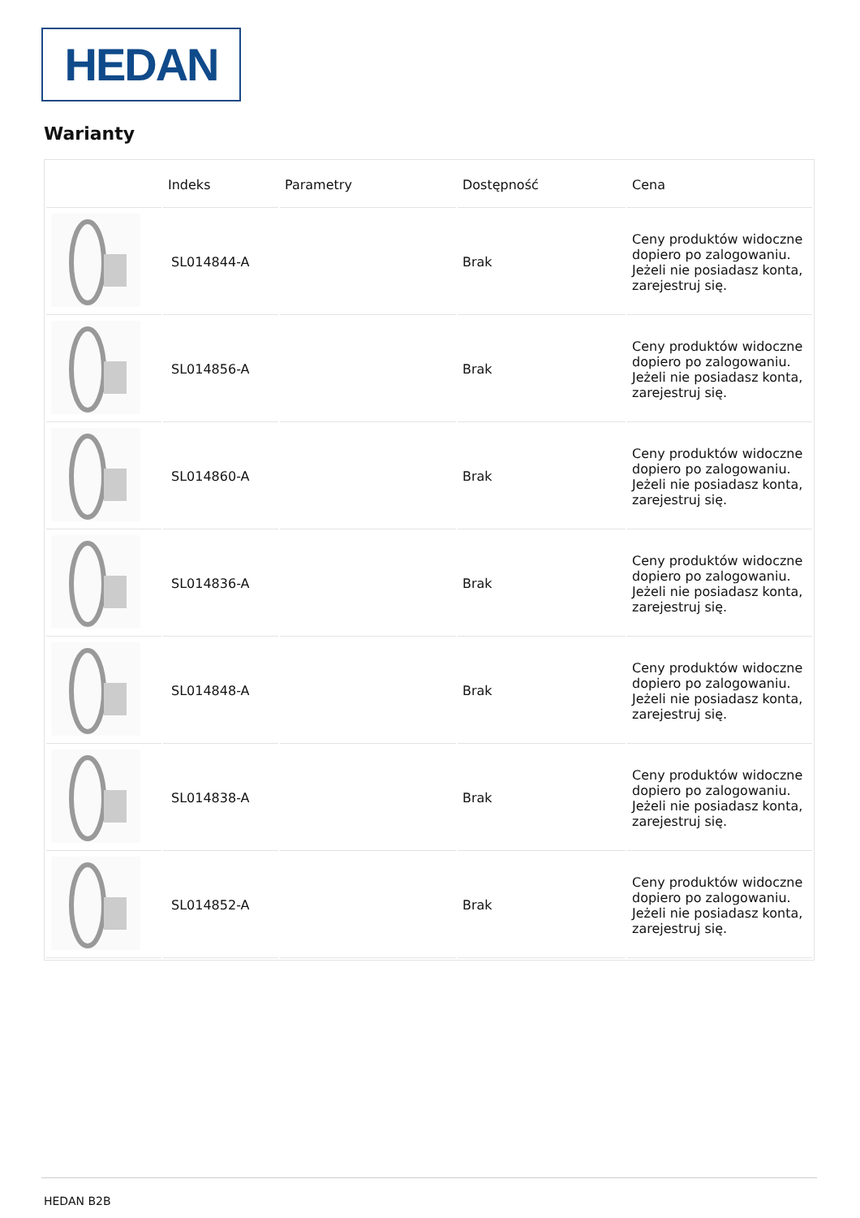HEDAN
Warianty
| | Indeks | Parametry | Dostępność | Cena |
| --- | --- | --- | --- | --- |
| | SL014844-A | | Brak | Ceny produktów widoczne dopiero po zalogowaniu. Jeżeli nie posiadasz konta, zarejestruj się. |
| | SL014856-A | | Brak | Ceny produktów widoczne dopiero po zalogowaniu. Jeżeli nie posiadasz konta, zarejestruj się. |
| | SL014860-A | | Brak | Ceny produktów widoczne dopiero po zalogowaniu. Jeżeli nie posiadasz konta, zarejestruj się. |
| | SL014836-A | | Brak | Ceny produktów widoczne dopiero po zalogowaniu. Jeżeli nie posiadasz konta, zarejestruj się. |
| | SL014848-A | | Brak | Ceny produktów widoczne dopiero po zalogowaniu. Jeżeli nie posiadasz konta, zarejestruj się. |
| | SL014838-A | | Brak | Ceny produktów widoczne dopiero po zalogowaniu. Jeżeli nie posiadasz konta, zarejestruj się. |
| | SL014852-A | | Brak | Ceny produktów widoczne dopiero po zalogowaniu. Jeżeli nie posiadasz konta, zarejestruj się. |
HEDAN B2B